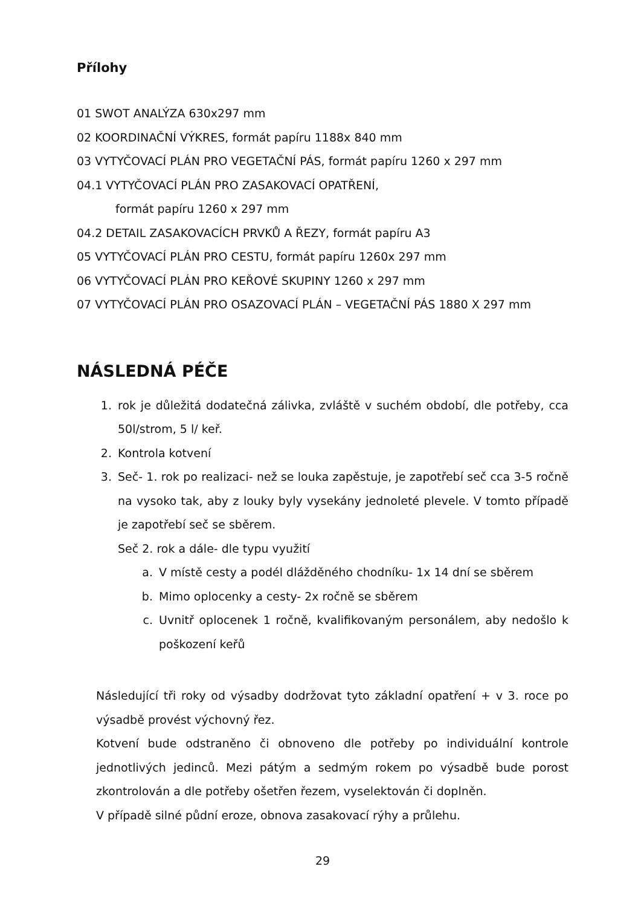Přílohy
01 SWOT ANALÝZA 630x297 mm
02 KOORDINAČNÍ VÝKRES, formát papíru 1188x 840 mm
03 VYTYČOVACÍ PLÁN PRO VEGETAČNÍ PÁS, formát papíru 1260 x 297 mm
04.1 VYTYČOVACÍ PLÁN PRO ZASAKOVACÍ OPATŘENÍ,
formát papíru 1260 x 297 mm
04.2 DETAIL ZASAKOVACÍCH PRVKŮ A ŘEZY, formát papíru A3
05 VYTYČOVACÍ PLÁN PRO CESTU, formát papíru 1260x 297 mm
06 VYTYČOVACÍ PLÁN PRO KEŘOVÉ SKUPINY 1260 x 297 mm
07 VYTYČOVACÍ PLÁN PRO OSAZOVACÍ PLÁN – VEGETAČNÍ PÁS 1880 X 297 mm
NÁSLEDNÁ PÉČE
1. rok je důležitá dodatečná zálivka, zvláště v suchém období, dle potřeby, cca 50l/strom, 5 l/ keř.
2. Kontrola kotvení
3. Seč- 1. rok po realizaci- než se louka zapěstuje, je zapotřebí seč cca 3-5 ročně na vysoko tak, aby z louky byly vysekány jednoleté plevele. V tomto případě je zapotřebí seč se sběrem.
Seč 2. rok a dále- dle typu využití
a. V místě cesty a podél dlážděného chodníku- 1x 14 dní se sběrem
b. Mimo oplocenky a cesty- 2x ročně se sběrem
c. Uvnitř oplocenek 1 ročně, kvalifikovaným personálem, aby nedošlo k poškození keřů
Následující tři roky od výsadby dodržovat tyto základní opatření + v 3. roce po výsadbě provést výchovný řez.
Kotvení bude odstraněno či obnoveno dle potřeby po individuální kontrole jednotlivých jedinců. Mezi pátým a sedmým rokem po výsadbě bude porost zkontrolován a dle potřeby ošetřen řezem, vyselektován či doplněn.
V případě silné půdní eroze, obnova zasakovací rýhy a průlehu.
29